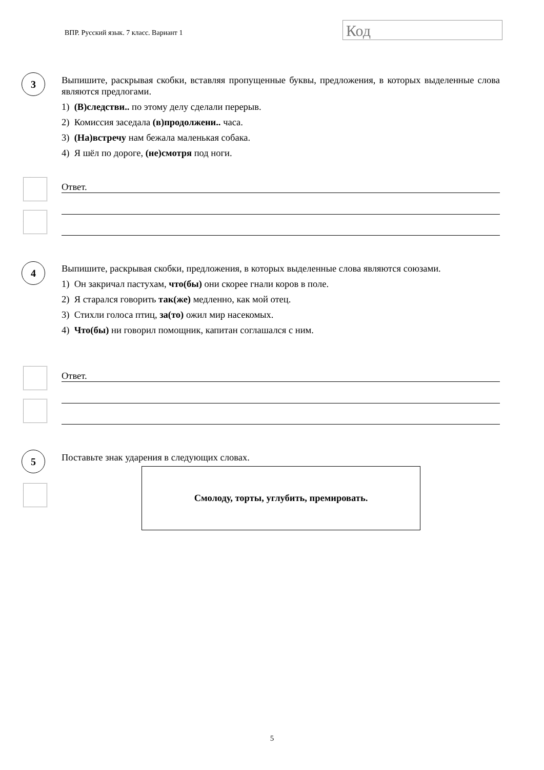ВПР. Русский язык. 7 класс. Вариант 1
Код
3
Выпишите, раскрывая скобки, вставляя пропущенные буквы, предложения, в которых выделенные слова являются предлогами.
1) (В)следстви.. по этому делу сделали перерыв.
2) Комиссия заседала (в)продолжени.. часа.
3) (На)встречу нам бежала маленькая собака.
4) Я шёл по дороге, (не)смотря под ноги.
Ответ.
4
Выпишите, раскрывая скобки, предложения, в которых выделенные слова являются союзами.
1) Он закричал пастухам, что(бы) они скорее гнали коров в поле.
2) Я старался говорить так(же) медленно, как мой отец.
3) Стихли голоса птиц, за(то) ожил мир насекомых.
4) Что(бы) ни говорил помощник, капитан соглашался с ним.
Ответ.
5 Поставьте знак ударения в следующих словах.
Смолоду, торты, углубить, премировать.
5